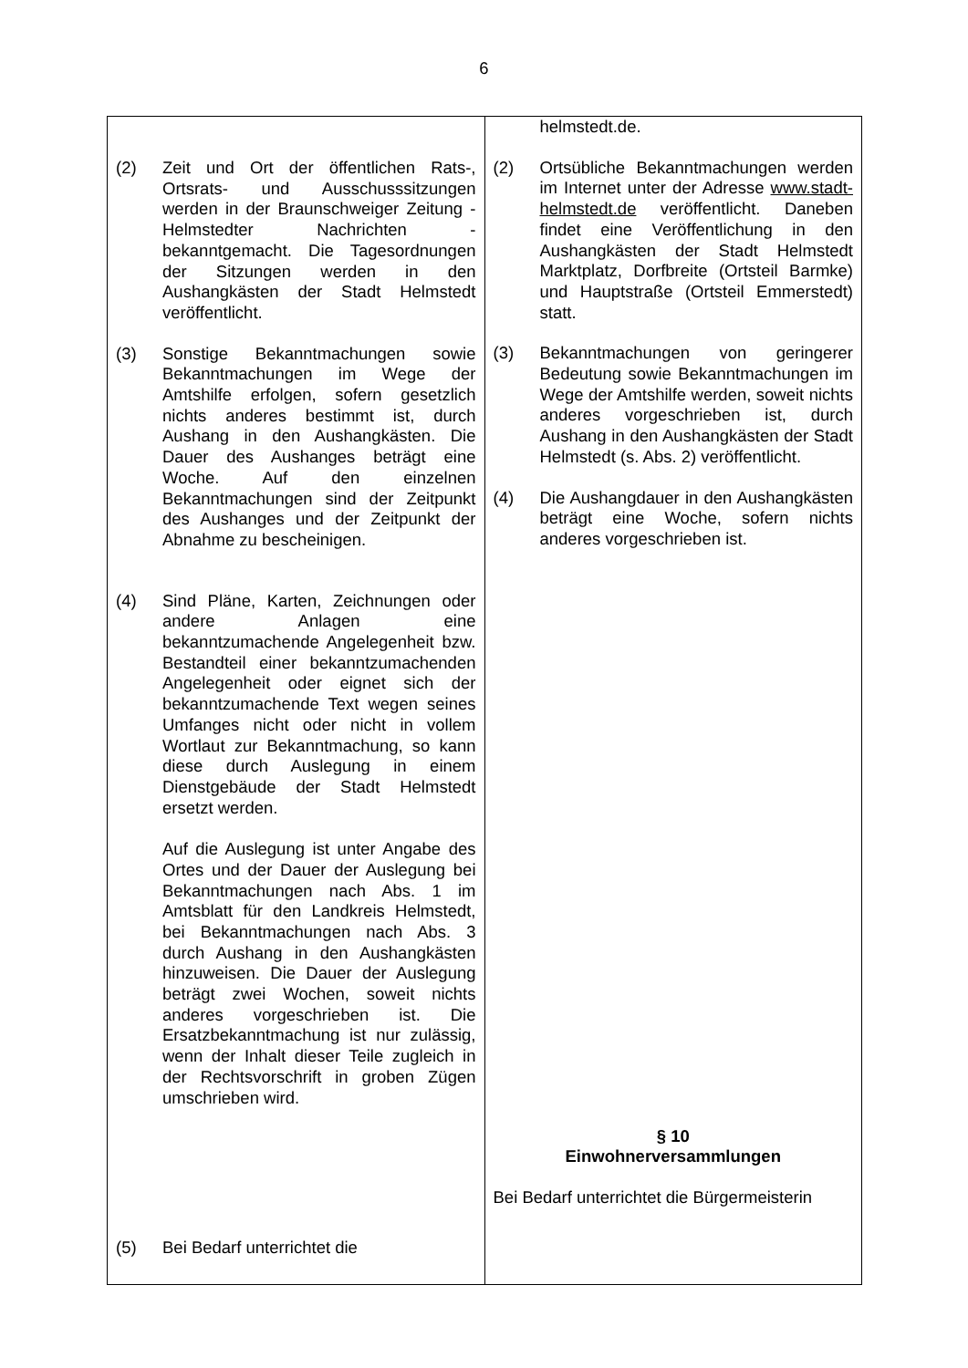6
| (2) Zeit und Ort der öffentlichen Rats-, Ortsrats- und Ausschusssitzungen werden in der Braunschweiger Zeitung - Helmstedter Nachrichten - bekanntgemacht. Die Tagesordnungen der Sitzungen werden in den Aushangkästen der Stadt Helmstedt veröffentlicht. (3) Sonstige Bekanntmachungen sowie Bekanntmachungen im Wege der Amtshilfe erfolgen, sofern gesetzlich nichts anderes bestimmt ist, durch Aushang in den Aushangkästen. Die Dauer des Aushanges beträgt eine Woche. Auf den einzelnen Bekanntmachungen sind der Zeitpunkt des Aushanges und der Zeitpunkt der Abnahme zu bescheinigen. (4) Sind Pläne, Karten, Zeichnungen oder andere Anlagen eine bekanntzumachende Angelegenheit bzw. Bestandteil einer bekanntzumachenden Angelegenheit oder eignet sich der bekanntzumachende Text wegen seines Umfanges nicht oder nicht in vollem Wortlaut zur Bekanntmachung, so kann diese durch Auslegung in einem Dienstgebäude der Stadt Helmstedt ersetzt werden. Auf die Auslegung ist unter Angabe des Ortes und der Dauer der Auslegung bei Bekanntmachungen nach Abs. 1 im Amtsblatt für den Landkreis Helmstedt, bei Bekanntmachungen nach Abs. 3 durch Aushang in den Aushangkästen hinzuweisen. Die Dauer der Auslegung beträgt zwei Wochen, soweit nichts anderes vorgeschrieben ist. Die Ersatzbekanntmachung ist nur zulässig, wenn der Inhalt dieser Teile zugleich in der Rechtsvorschrift in groben Zügen umschrieben wird. (5) Bei Bedarf unterrichtet die | helmstedt.de. (2) Ortsübliche Bekanntmachungen werden im Internet unter der Adresse www.stadt-helmstedt.de veröffentlicht. Daneben findet eine Veröffentlichung in den Aushangkästen der Stadt Helmstedt Marktplatz, Dorfbreite (Ortsteil Barmke) und Hauptstraße (Ortsteil Emmerstedt) statt. (3) Bekanntmachungen von geringerer Bedeutung sowie Bekanntmachungen im Wege der Amtshilfe werden, soweit nichts anderes vorgeschrieben ist, durch Aushang in den Aushangkästen der Stadt Helmstedt (s. Abs. 2) veröffentlicht. (4) Die Aushangdauer in den Aushangkästen beträgt eine Woche, sofern nichts anderes vorgeschrieben ist. § 10 Einwohnerversammlungen Bei Bedarf unterrichtet die Bürgermeisterin |